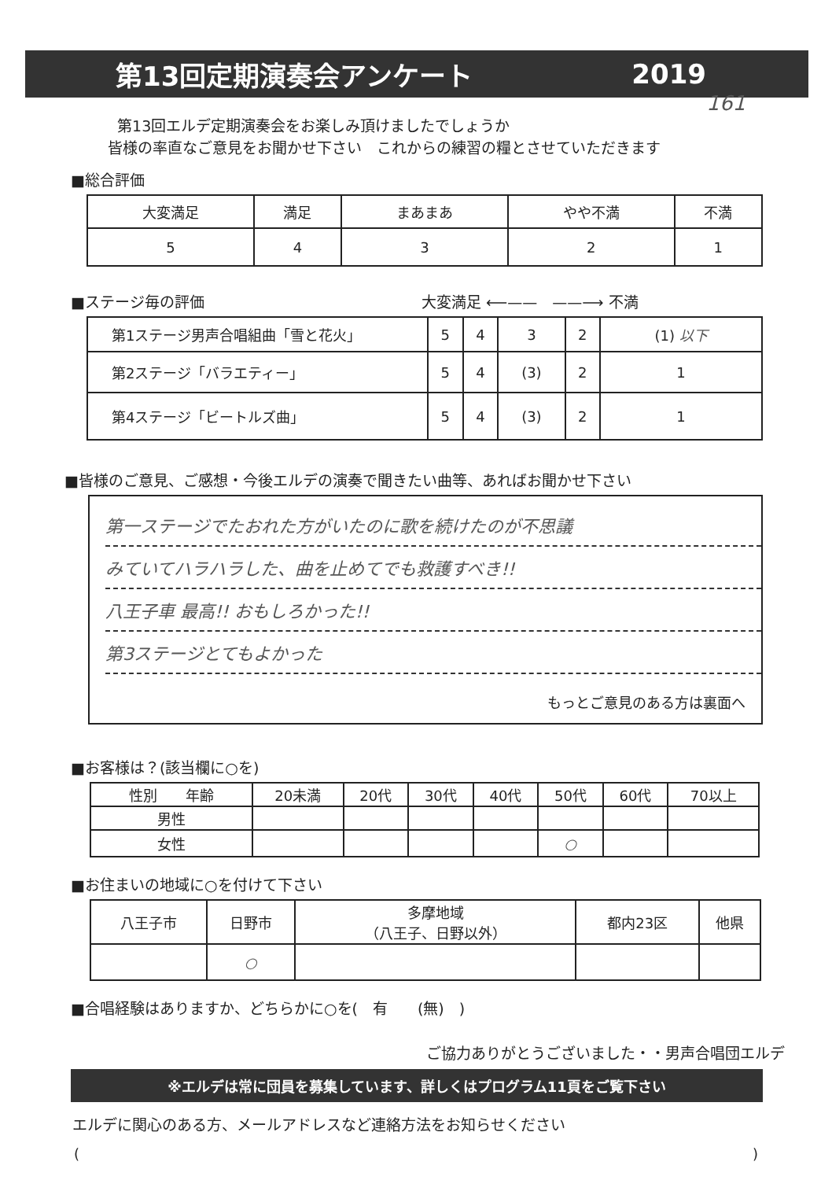第13回定期演奏会アンケート 2019
161
第13回エルデ定期演奏会をお楽しみ頂けましたでしょうか
皆様の率直なご意見をお聞かせ下さい　これからの練習の糧とさせていただきます
■総合評価
| 大変満足 | 満足 | まあまあ | やや不満 | 不満 |
| 5 | 4 | 3 | 2 | 1 |
■ステージ毎の評価 大変満足 ⟵——　——⟶ 不満
| 第1ステージ男声合唱組曲「雪と花火」 | 5 | 4 | 3 | 2 | (1) 以下 |
| 第2ステージ「バラエティー」 | 5 | 4 | (3) | 2 | 1 |
| 第4ステージ「ビートルズ曲」 | 5 | 4 | (3) | 2 | 1 |
■皆様のご意見、ご感想・今後エルデの演奏で聞きたい曲等、あればお聞かせ下さい
第一ステージでたおれた方がいたのに歌を続けたのが不思議
みていてハラハラした、曲を止めてでも救護すべき!!
八王子車 最高!! おもしろかった!!
第3ステージとてもよかった
もっとご意見のある方は裏面へ
■お客様は？(該当欄に○を)
| 性別 年齢 | 20未満 | 20代 | 30代 | 40代 | 50代 | 60代 | 70以上 |
| 男性 | | | | | | | |
| 女性 | | | | | ○ | | |
■お住まいの地域に○を付けて下さい
| 八王子市 | 日野市 | 多摩地域 （八王子、日野以外） | 都内23区 | 他県 |
| | ○ | | | |
■合唱経験はありますか、どちらかに○を(　有　　(無)　)
ご協力ありがとうございました・・男声合唱団エルデ
※エルデは常に団員を募集しています、詳しくはプログラム11頁をご覧下さい
エルデに関心のある方、メールアドレスなど連絡方法をお知らせください
()